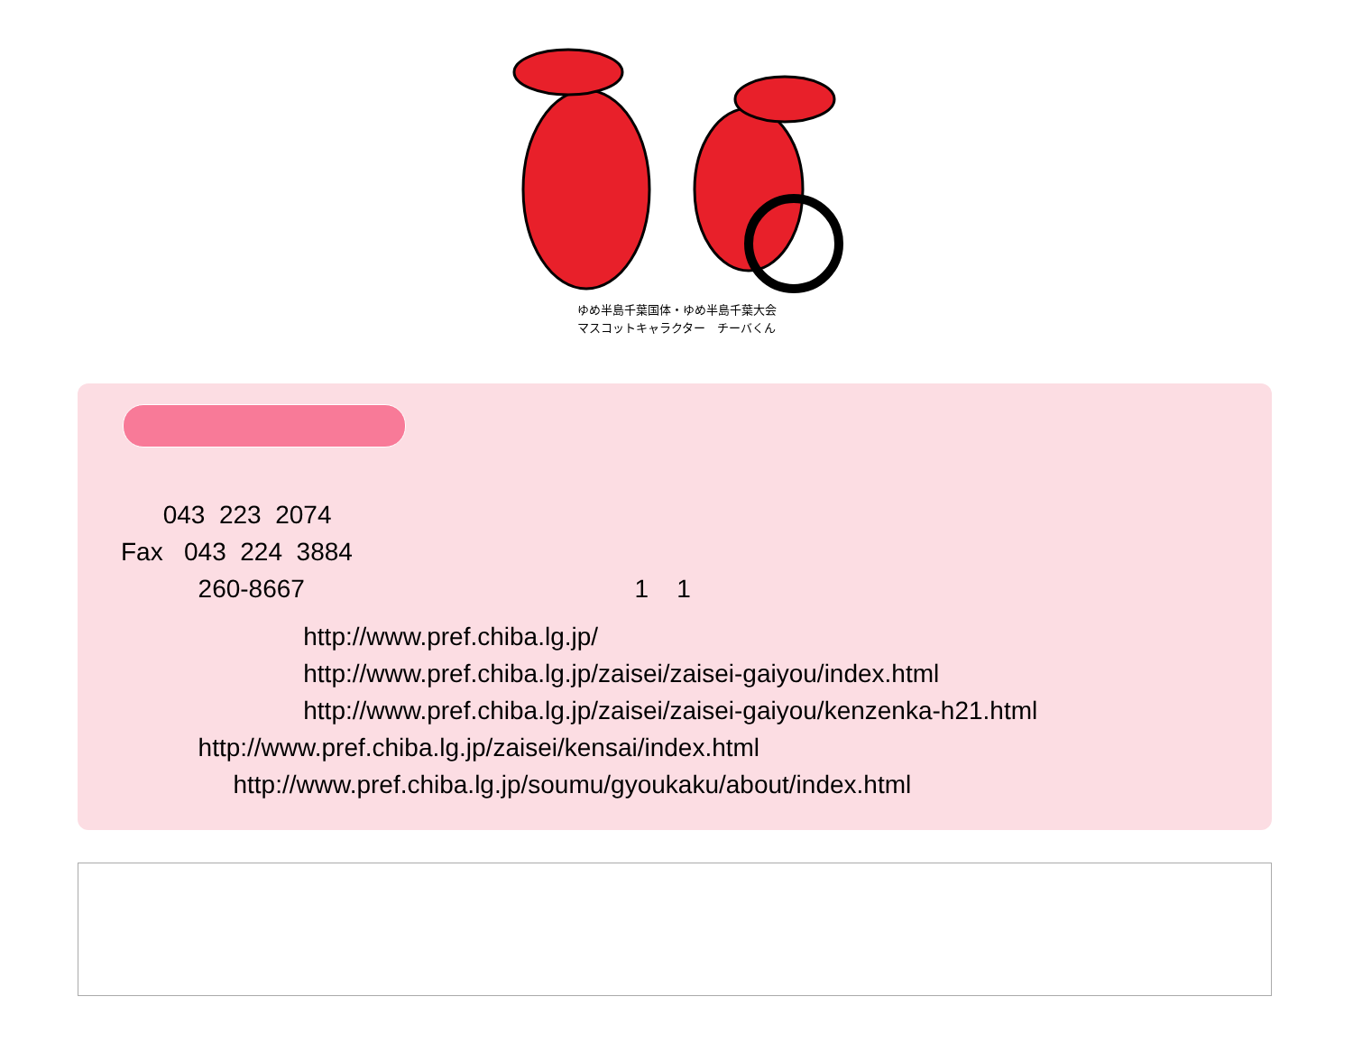ゆめ半島千葉国体・ゆめ半島千葉大会
マスコットキャラクター　チーバくん
043 223 2074
Fax 043 224 3884
260-8667 1 1
http://www.pref.chiba.lg.jp/
http://www.pref.chiba.lg.jp/zaisei/zaisei-gaiyou/index.html
http://www.pref.chiba.lg.jp/zaisei/zaisei-gaiyou/kenzenka-h21.html
http://www.pref.chiba.lg.jp/zaisei/kensai/index.html
http://www.pref.chiba.lg.jp/soumu/gyoukaku/about/index.html